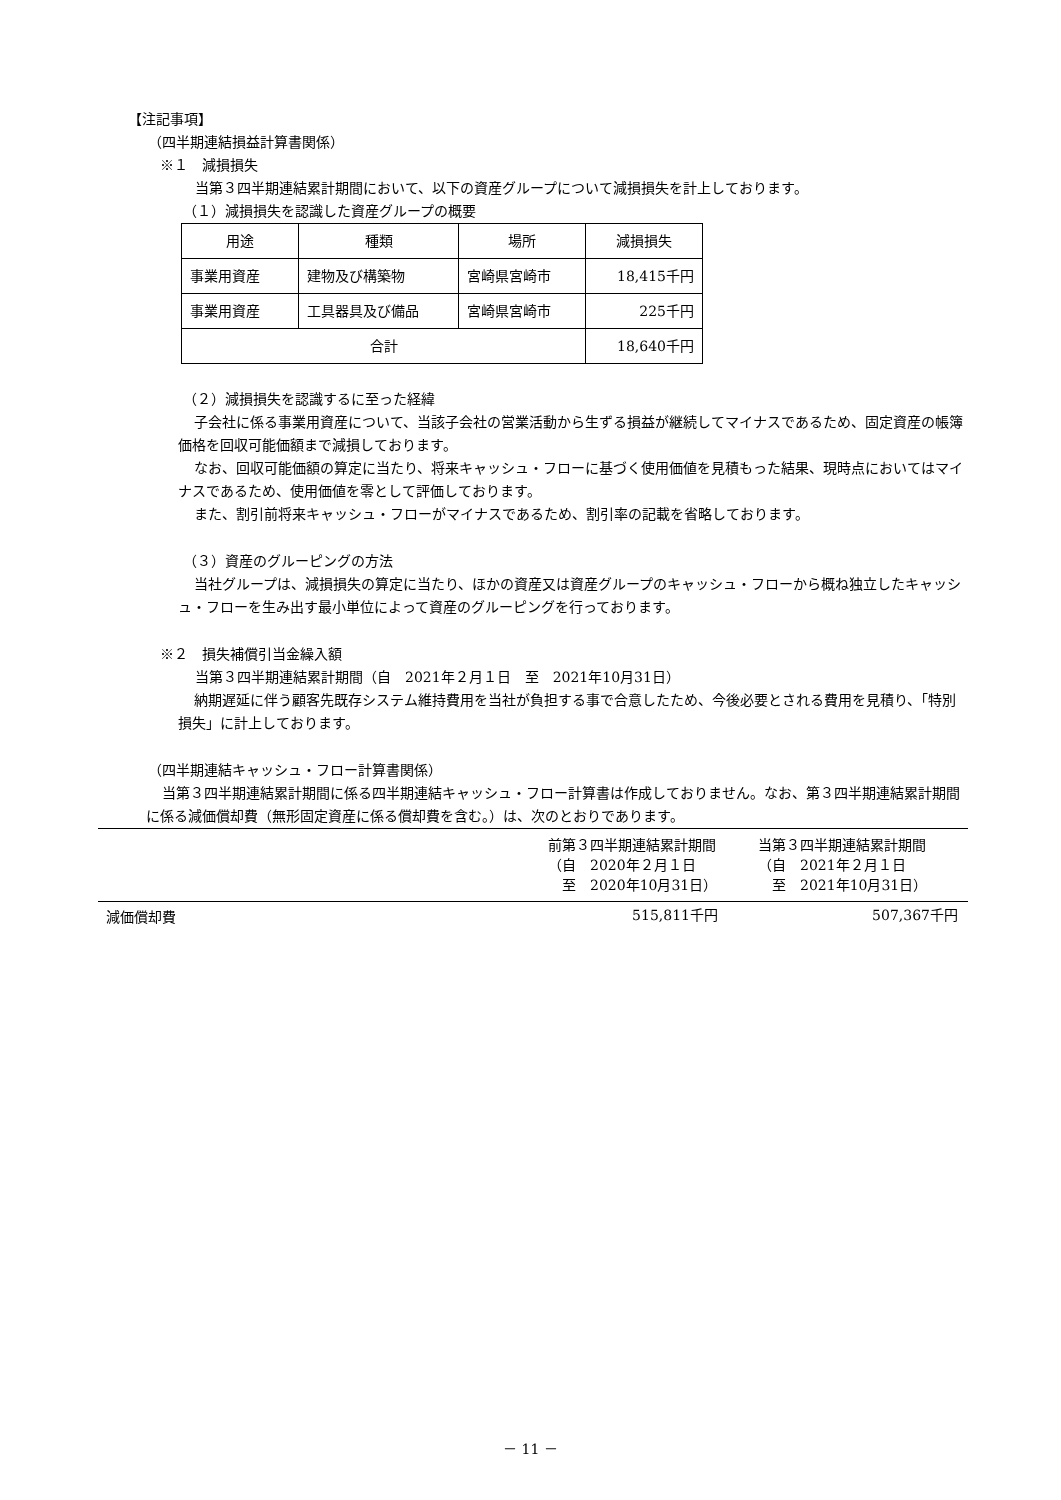【注記事項】
（四半期連結損益計算書関係）
※１　減損損失
当第３四半期連結累計期間において、以下の資産グループについて減損損失を計上しております。
（１）減損損失を認識した資産グループの概要
| 用途 | 種類 | 場所 | 減損損失 |
| 事業用資産 | 建物及び構築物 | 宮崎県宮崎市 | 18,415千円 |
| 事業用資産 | 工具器具及び備品 | 宮崎県宮崎市 | 225千円 |
| 合計 | | | 18,640千円 |
（２）減損損失を認識するに至った経緯
子会社に係る事業用資産について、当該子会社の営業活動から生ずる損益が継続してマイナスであるため、固定資産の帳簿価格を回収可能価額まで減損しております。
なお、回収可能価額の算定に当たり、将来キャッシュ・フローに基づく使用価値を見積もった結果、現時点においてはマイナスであるため、使用価値を零として評価しております。
また、割引前将来キャッシュ・フローがマイナスであるため、割引率の記載を省略しております。
（３）資産のグルーピングの方法
当社グループは、減損損失の算定に当たり、ほかの資産又は資産グループのキャッシュ・フローから概ね独立したキャッシュ・フローを生み出す最小単位によって資産のグルーピングを行っております。
※２　損失補償引当金繰入額
当第３四半期連結累計期間（自　2021年２月１日　至　2021年10月31日）
納期遅延に伴う顧客先既存システム維持費用を当社が負担する事で合意したため、今後必要とされる費用を見積り、「特別損失」に計上しております。
（四半期連結キャッシュ・フロー計算書関係）
当第３四半期連結累計期間に係る四半期連結キャッシュ・フロー計算書は作成しておりません。なお、第３四半期連結累計期間に係る減価償却費（無形固定資産に係る償却費を含む。）は、次のとおりであります。
| | 前第３四半期連結累計期間 （自 2020年２月１日 至 2020年10月31日） | 当第３四半期連結累計期間 （自 2021年２月１日 至 2021年10月31日） |
| 減価償却費 | 515,811千円 | 507,367千円 |
－ 11 －